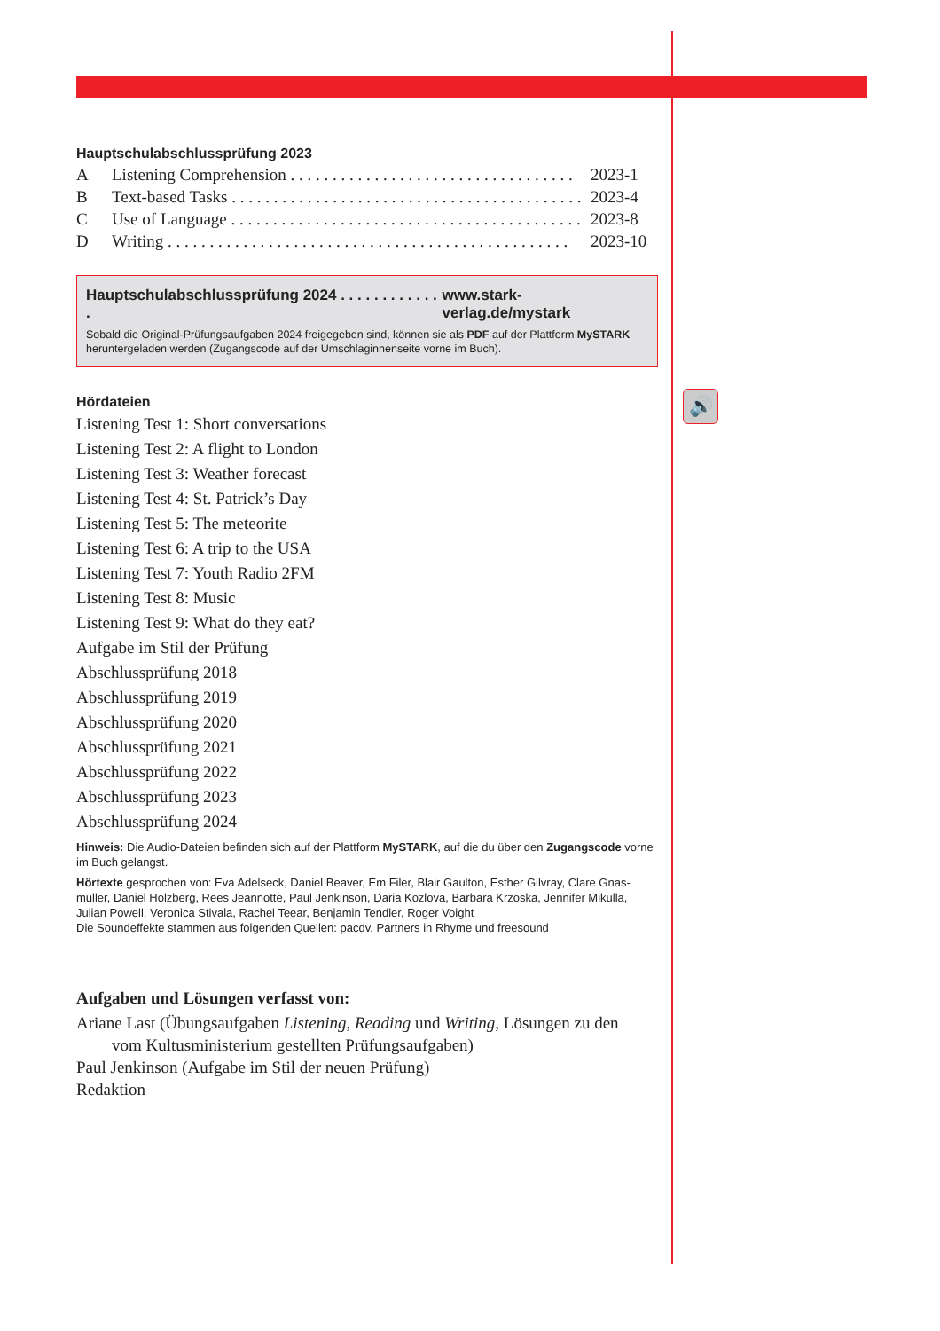🔊
Hauptschulabschlussprüfung 2023
A Listening Comprehension . . . . . . . . . . . . . . . . . . . . . . . . . . . . . . . . . . 2023-1
B Text-based Tasks . . . . . . . . . . . . . . . . . . . . . . . . . . . . . . . . . . . . . . . . . . 2023-4
C Use of Language . . . . . . . . . . . . . . . . . . . . . . . . . . . . . . . . . . . . . . . . . . 2023-8
D Writing . . . . . . . . . . . . . . . . . . . . . . . . . . . . . . . . . . . . . . . . . . . . . . . . 2023-10
Hauptschulabschlussprüfung 2024 . . . . . . . . . . . . . www.stark-verlag.de/mystark
Sobald die Original-Prüfungsaufgaben 2024 freigegeben sind, können sie als PDF auf der Plattform MySTARK heruntergeladen werden (Zugangscode auf der Umschlaginnenseite vorne im Buch).
Hördateien
Listening Test 1: Short conversations
Listening Test 2: A flight to London
Listening Test 3: Weather forecast
Listening Test 4: St. Patrick’s Day
Listening Test 5: The meteorite
Listening Test 6: A trip to the USA
Listening Test 7: Youth Radio 2FM
Listening Test 8: Music
Listening Test 9: What do they eat?
Aufgabe im Stil der Prüfung
Abschlussprüfung 2018
Abschlussprüfung 2019
Abschlussprüfung 2020
Abschlussprüfung 2021
Abschlussprüfung 2022
Abschlussprüfung 2023
Abschlussprüfung 2024
Hinweis: Die Audio-Dateien befinden sich auf der Plattform MySTARK, auf die du über den Zugangscode vorne im Buch gelangst.
Hörtexte gesprochen von: Eva Adelseck, Daniel Beaver, Em Filer, Blair Gaulton, Esther Gilvray, Clare Gnas-müller, Daniel Holzberg, Rees Jeannotte, Paul Jenkinson, Daria Kozlova, Barbara Krzoska, Jennifer Mikulla, Julian Powell, Veronica Stivala, Rachel Teear, Benjamin Tendler, Roger Voight
Die Soundeffekte stammen aus folgenden Quellen: pacdv, Partners in Rhyme und freesound
Aufgaben und Lösungen verfasst von:
Ariane Last (Übungsaufgaben Listening, Reading und Writing, Lösungen zu den
vom Kultusministerium gestellten Prüfungsaufgaben)
Paul Jenkinson (Aufgabe im Stil der neuen Prüfung)
Redaktion